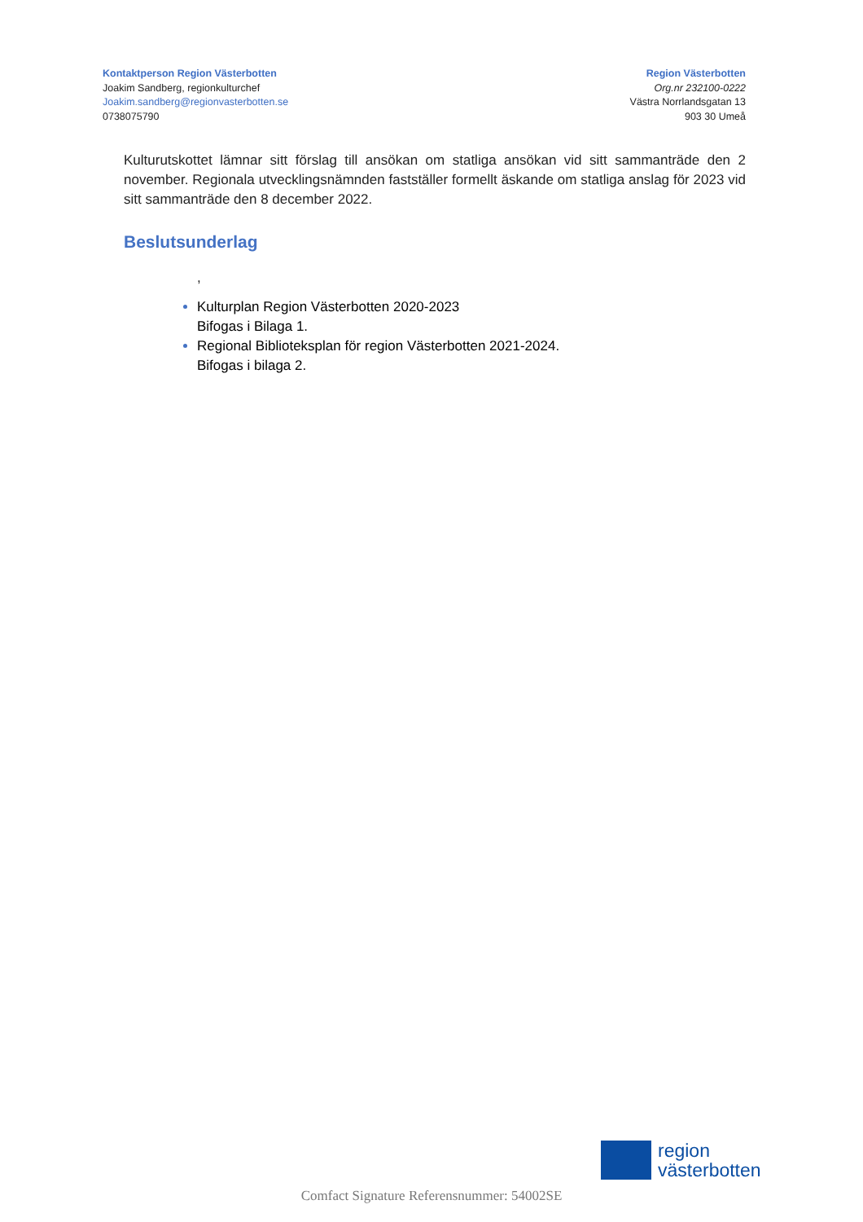Kontaktperson Region Västerbotten
Joakim Sandberg, regionkulturchef
Joakim.sandberg@regionvasterbotten.se
0738075790
Region Västerbotten
Org.nr 232100-0222
Västra Norrlandsgatan 13
903 30 Umeå
Kulturutskottet lämnar sitt förslag till ansökan om statliga ansökan vid sitt sammanträde den 2 november. Regionala utvecklingsnämnden fastställer formellt äskande om statliga anslag för 2023 vid sitt sammanträde den 8 december 2022.
Beslutsunderlag
,
Kulturplan Region Västerbotten 2020-2023
Bifogas i Bilaga 1.
Regional Biblioteksplan för region Västerbotten 2021-2024.
Bifogas i bilaga 2.
region
västerbotten
Comfact Signature Referensnummer: 54002SE